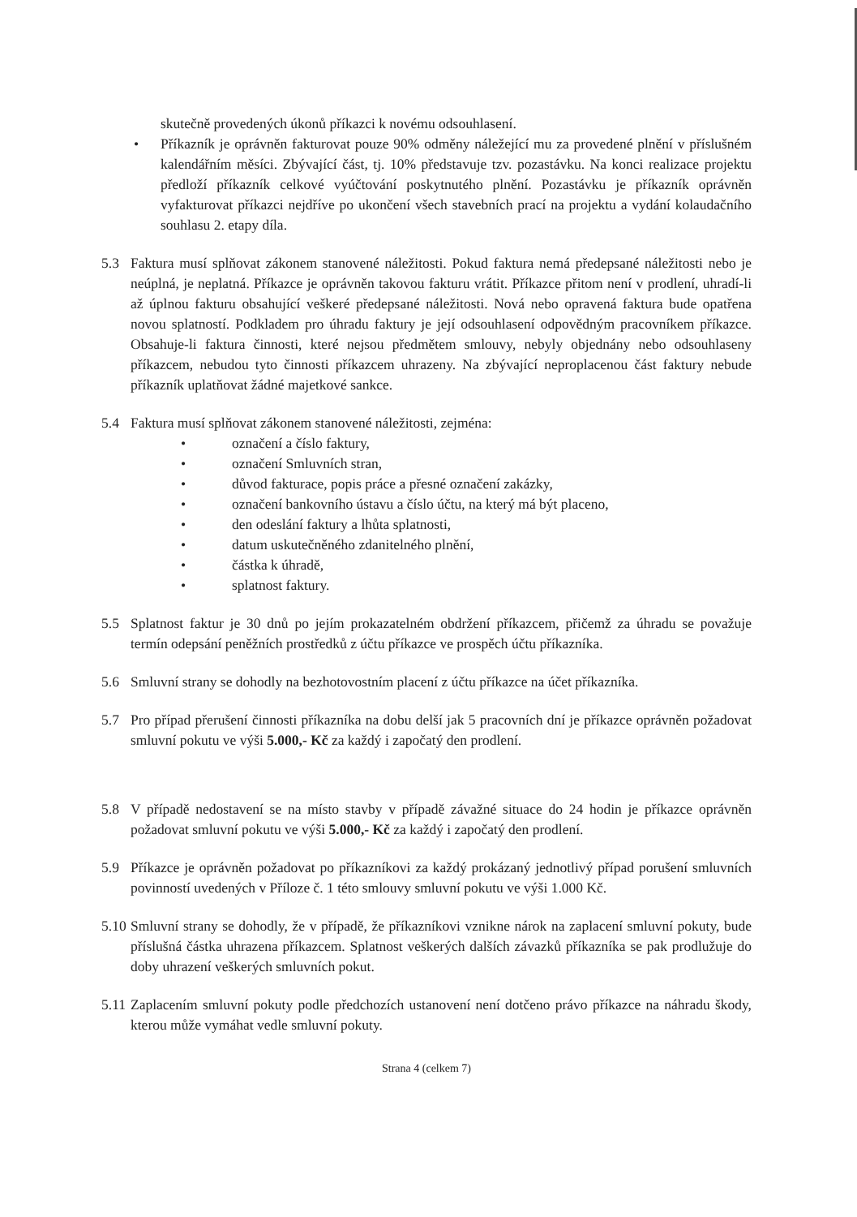skutečně provedených úkonů příkazci k novému odsouhlasení.
• Příkazník je oprávněn fakturovat pouze 90% odměny náležející mu za provedené plnění v příslušném kalendářním měsíci. Zbývající část, tj. 10% představuje tzv. pozastávku. Na konci realizace projektu předloží příkazník celkové vyúčtování poskytnutého plnění. Pozastávku je příkazník oprávněn vyfakturovat příkazci nejdříve po ukončení všech stavebních prací na projektu a vydání kolaudačního souhlasu 2. etapy díla.
5.3 Faktura musí splňovat zákonem stanovené náležitosti. Pokud faktura nemá předepsané náležitosti nebo je neúplná, je neplatná. Příkazce je oprávněn takovou fakturu vrátit. Příkazce přitom není v prodlení, uhradí-li až úplnou fakturu obsahující veškeré předepsané náležitosti. Nová nebo opravená faktura bude opatřena novou splatností. Podkladem pro úhradu faktury je její odsouhlasení odpovědným pracovníkem příkazce. Obsahuje-li faktura činnosti, které nejsou předmětem smlouvy, nebyly objednány nebo odsouhlaseny příkazcem, nebudou tyto činnosti příkazcem uhrazeny. Na zbývající neproplacenou část faktury nebude příkazník uplatňovat žádné majetkové sankce.
5.4 Faktura musí splňovat zákonem stanovené náležitosti, zejména:
• označení a číslo faktury,
• označení Smluvních stran,
• důvod fakturace, popis práce a přesné označení zakázky,
• označení bankovního ústavu a číslo účtu, na který má být placeno,
• den odeslání faktury a lhůta splatnosti,
• datum uskutečněného zdanitelného plnění,
• částka k úhradě,
• splatnost faktury.
5.5 Splatnost faktur je 30 dnů po jejím prokazatelném obdržení příkazcem, přičemž za úhradu se považuje termín odepsání peněžních prostředků z účtu příkazce ve prospěch účtu příkazníka.
5.6 Smluvní strany se dohodly na bezhotovostním placení z účtu příkazce na účet příkazníka.
5.7 Pro případ přerušení činnosti příkazníka na dobu delší jak 5 pracovních dní je příkazce oprávněn požadovat smluvní pokutu ve výši 5.000,- Kč za každý i započatý den prodlení.
5.8 V případě nedostavení se na místo stavby v případě závažné situace do 24 hodin je příkazce oprávněn požadovat smluvní pokutu ve výši 5.000,- Kč za každý i započatý den prodlení.
5.9 Příkazce je oprávněn požadovat po příkazníkovi za každý prokázaný jednotlivý případ porušení smluvních povinností uvedených v Příloze č. 1 této smlouvy smluvní pokutu ve výši 1.000 Kč.
5.10
Smluvní strany se dohodly, že v případě, že příkazníkovi vznikne nárok na zaplacení smluvní pokuty, bude příslušná částka uhrazena příkazcem. Splatnost veškerých dalších závazků příkazníka se pak prodlužuje do doby uhrazení veškerých smluvních pokut.
5.11
Zaplacením smluvní pokuty podle předchozích ustanovení není dotčeno právo příkazce na náhradu škody, kterou může vymáhat vedle smluvní pokuty.
Strana 4 (celkem 7)